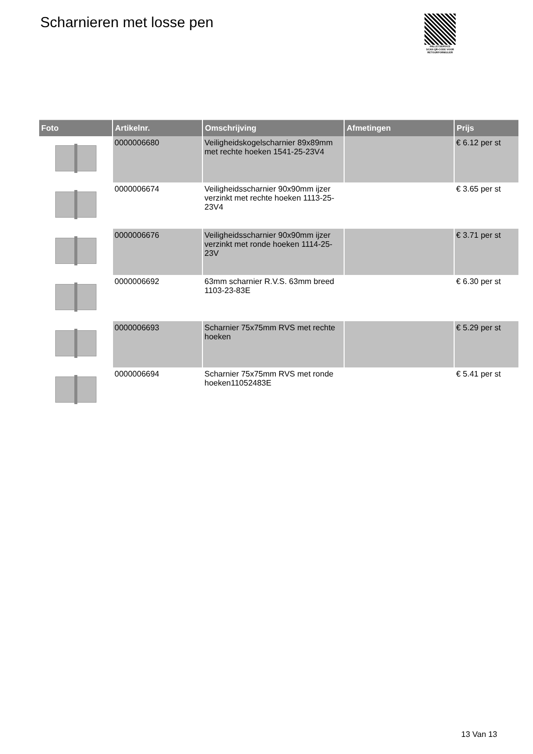Scharnieren met losse pen
PALLETSERVICE
SCAN QR-CODE VOOR
RETOURFORMULIER
| Foto | Artikelnr. | Omschrijving | Afmetingen | Prijs |
| --- | --- | --- | --- | --- |
| | 0000006680 | Veiligheidskogelscharnier 89x89mm met rechte hoeken 1541-25-23V4 | | € 6.12 per st |
| | 0000006674 | Veiligheidsscharnier 90x90mm ijzer verzinkt met rechte hoeken 1113-25-23V4 | | € 3.65 per st |
| | 0000006676 | Veiligheidsscharnier 90x90mm ijzer verzinkt met ronde hoeken 1114-25-23V | | € 3.71 per st |
| | 0000006692 | 63mm scharnier R.V.S. 63mm breed 1103-23-83E | | € 6.30 per st |
| | 0000006693 | Scharnier 75x75mm RVS met rechte hoeken | | € 5.29 per st |
| | 0000006694 | Scharnier 75x75mm RVS met ronde hoeken11052483E | | € 5.41 per st |
13 Van 13